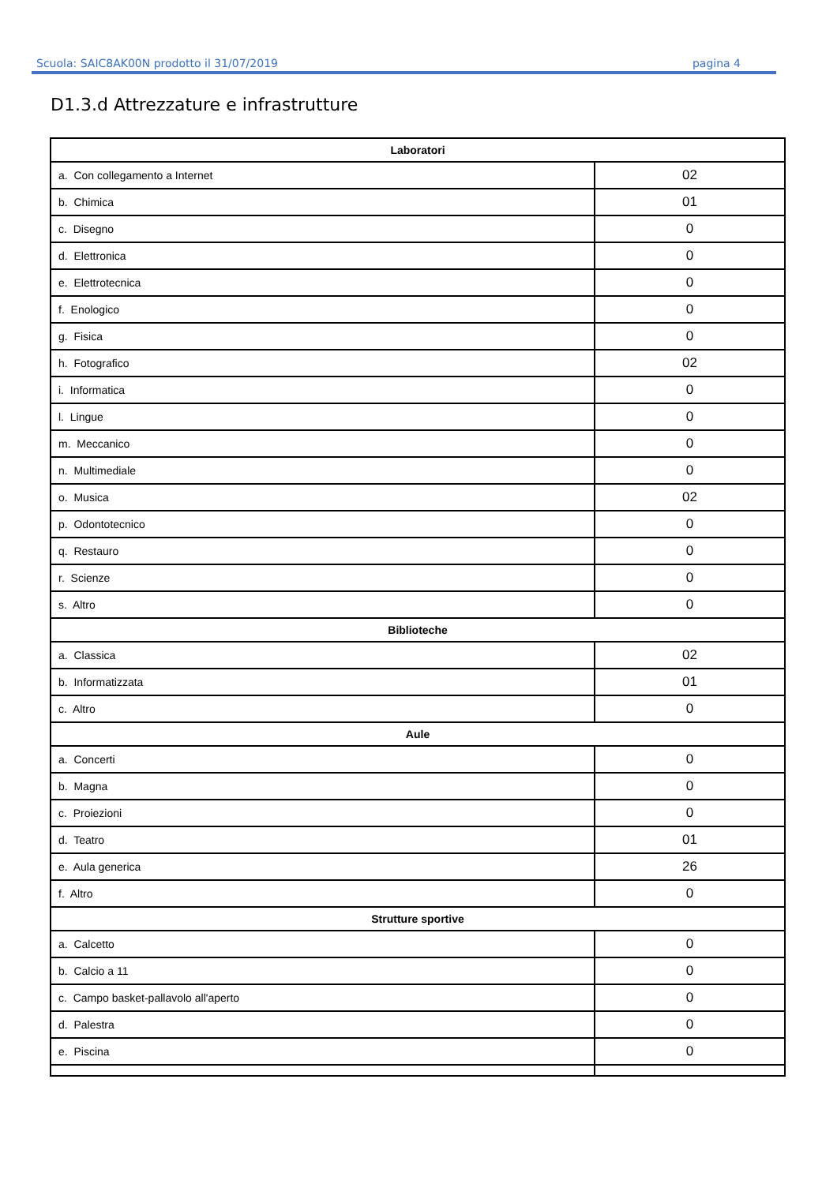Scuola: SAIC8AK00N prodotto il 31/07/2019 pagina 4
D1.3.d Attrezzature e infrastrutture
| Laboratori | |
| --- | --- |
| a. Con collegamento a Internet | 02 |
| b. Chimica | 01 |
| c. Disegno | 0 |
| d. Elettronica | 0 |
| e. Elettrotecnica | 0 |
| f. Enologico | 0 |
| g. Fisica | 0 |
| h. Fotografico | 02 |
| i. Informatica | 0 |
| l. Lingue | 0 |
| m. Meccanico | 0 |
| n. Multimediale | 0 |
| o. Musica | 02 |
| p. Odontotecnico | 0 |
| q. Restauro | 0 |
| r. Scienze | 0 |
| s. Altro | 0 |
| Biblioteche | |
| a. Classica | 02 |
| b. Informatizzata | 01 |
| c. Altro | 0 |
| Aule | |
| a. Concerti | 0 |
| b. Magna | 0 |
| c. Proiezioni | 0 |
| d. Teatro | 01 |
| e. Aula generica | 26 |
| f. Altro | 0 |
| Strutture sportive | |
| a. Calcetto | 0 |
| b. Calcio a 11 | 0 |
| c. Campo basket-pallavolo all'aperto | 0 |
| d. Palestra | 0 |
| e. Piscina | 0 |